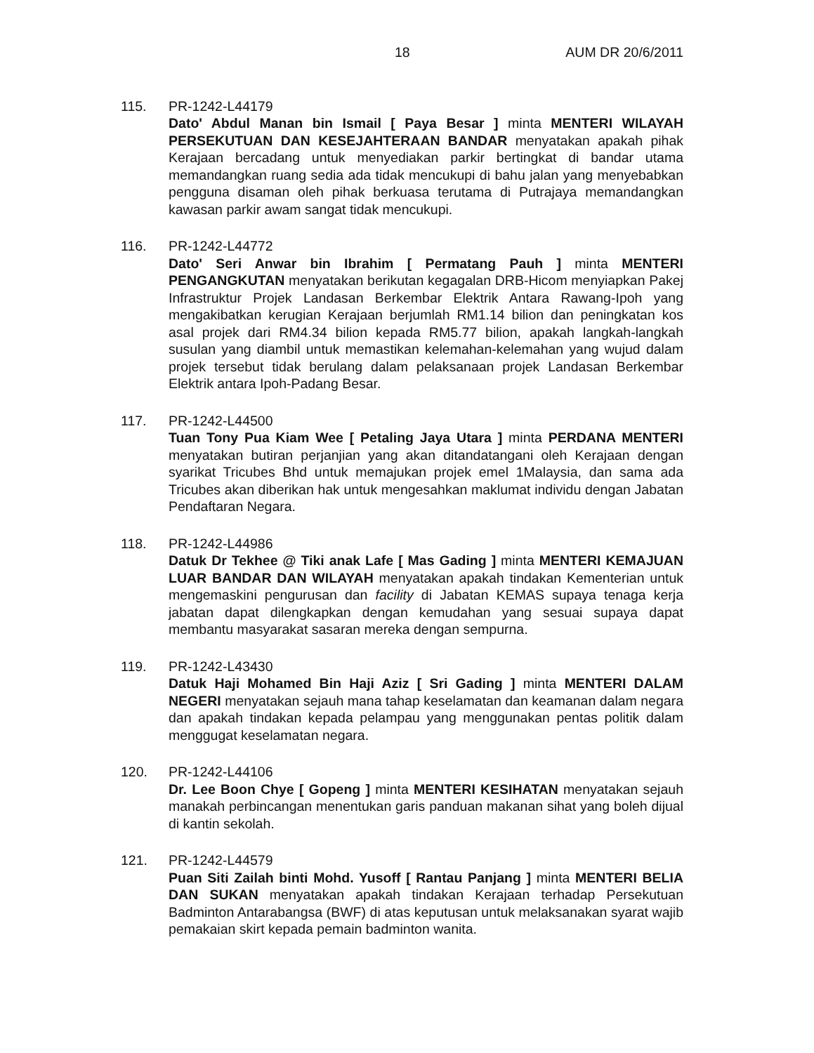18 AUM DR 20/6/2011
115. PR-1242-L44179
Dato' Abdul Manan bin Ismail [ Paya Besar ] minta MENTERI WILAYAH PERSEKUTUAN DAN KESEJAHTERAAN BANDAR menyatakan apakah pihak Kerajaan bercadang untuk menyediakan parkir bertingkat di bandar utama memandangkan ruang sedia ada tidak mencukupi di bahu jalan yang menyebabkan pengguna disaman oleh pihak berkuasa terutama di Putrajaya memandangkan kawasan parkir awam sangat tidak mencukupi.
116. PR-1242-L44772
Dato' Seri Anwar bin Ibrahim [ Permatang Pauh ] minta MENTERI PENGANGKUTAN menyatakan berikutan kegagalan DRB-Hicom menyiapkan Pakej Infrastruktur Projek Landasan Berkembar Elektrik Antara Rawang-Ipoh yang mengakibatkan kerugian Kerajaan berjumlah RM1.14 bilion dan peningkatan kos asal projek dari RM4.34 bilion kepada RM5.77 bilion, apakah langkah-langkah susulan yang diambil untuk memastikan kelemahan-kelemahan yang wujud dalam projek tersebut tidak berulang dalam pelaksanaan projek Landasan Berkembar Elektrik antara Ipoh-Padang Besar.
117. PR-1242-L44500
Tuan Tony Pua Kiam Wee [ Petaling Jaya Utara ] minta PERDANA MENTERI menyatakan butiran perjanjian yang akan ditandatangani oleh Kerajaan dengan syarikat Tricubes Bhd untuk memajukan projek emel 1Malaysia, dan sama ada Tricubes akan diberikan hak untuk mengesahkan maklumat individu dengan Jabatan Pendaftaran Negara.
118. PR-1242-L44986
Datuk Dr Tekhee @ Tiki anak Lafe [ Mas Gading ] minta MENTERI KEMAJUAN LUAR BANDAR DAN WILAYAH menyatakan apakah tindakan Kementerian untuk mengemaskini pengurusan dan facility di Jabatan KEMAS supaya tenaga kerja jabatan dapat dilengkapkan dengan kemudahan yang sesuai supaya dapat membantu masyarakat sasaran mereka dengan sempurna.
119. PR-1242-L43430
Datuk Haji Mohamed Bin Haji Aziz [ Sri Gading ] minta MENTERI DALAM NEGERI menyatakan sejauh mana tahap keselamatan dan keamanan dalam negara dan apakah tindakan kepada pelampau yang menggunakan pentas politik dalam menggugat keselamatan negara.
120. PR-1242-L44106
Dr. Lee Boon Chye [ Gopeng ] minta MENTERI KESIHATAN menyatakan sejauh manakah perbincangan menentukan garis panduan makanan sihat yang boleh dijual di kantin sekolah.
121. PR-1242-L44579
Puan Siti Zailah binti Mohd. Yusoff [ Rantau Panjang ] minta MENTERI BELIA DAN SUKAN menyatakan apakah tindakan Kerajaan terhadap Persekutuan Badminton Antarabangsa (BWF) di atas keputusan untuk melaksanakan syarat wajib pemakaian skirt kepada pemain badminton wanita.